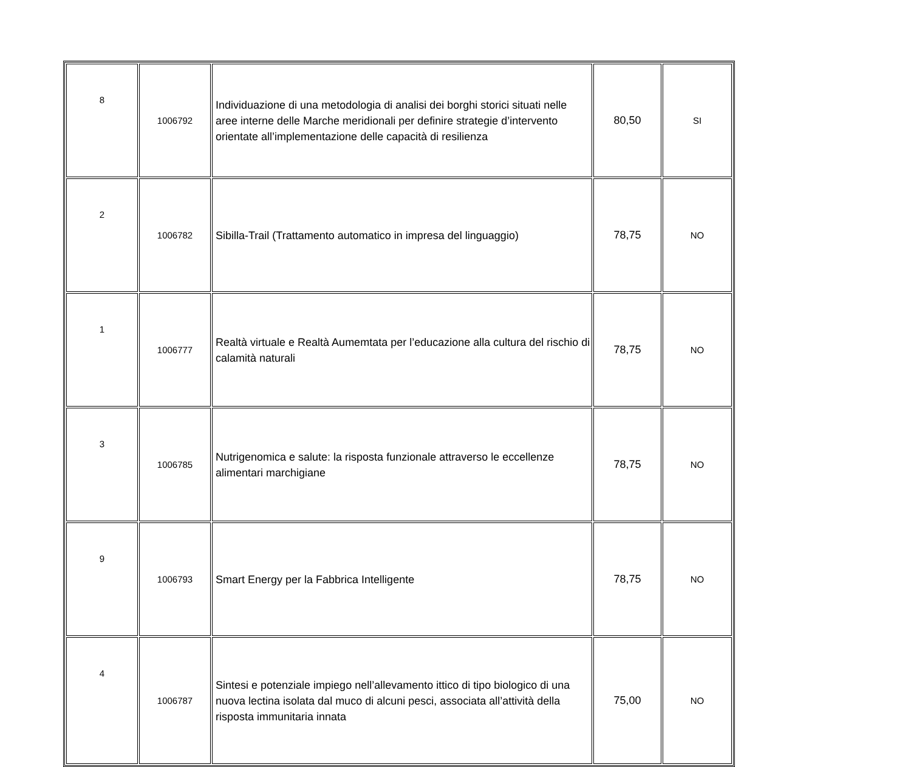| 8 | 1006792 | Individuazione di una metodologia di analisi dei borghi storici situati nelle aree interne delle Marche meridionali per definire strategie d’intervento orientate all’implementazione delle capacità di resilienza | 80,50 | SI |
| 2 | 1006782 | Sibilla-Trail (Trattamento automatico in impresa del linguaggio) | 78,75 | NO |
| 1 | 1006777 | Realtà virtuale e Realtà Aumemtata per l’educazione alla cultura del rischio di calamità naturali | 78,75 | NO |
| 3 | 1006785 | Nutrigenomica e salute: la risposta funzionale attraverso le eccellenze alimentari marchigiane | 78,75 | NO |
| 9 | 1006793 | Smart Energy per la Fabbrica Intelligente | 78,75 | NO |
| 4 | 1006787 | Sintesi e potenziale impiego nell’allevamento ittico di tipo biologico di una nuova lectina isolata dal muco di alcuni pesci, associata all’attività della risposta immunitaria innata | 75,00 | NO |